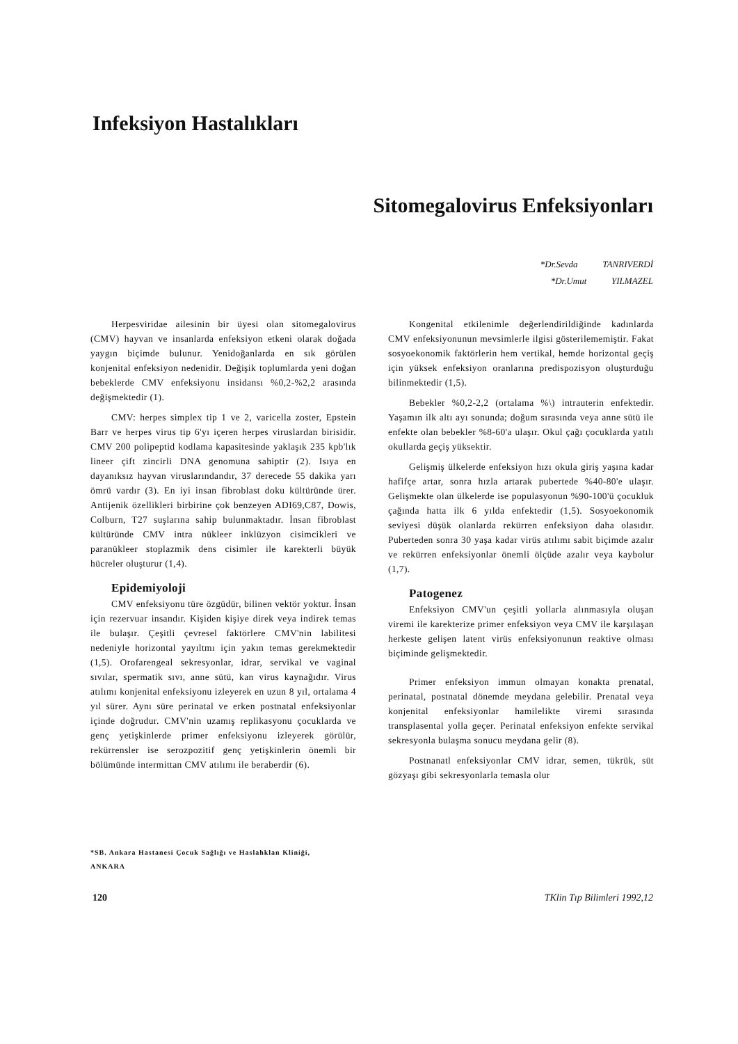Infeksiyon Hastalıkları
Sitomegalovirus Enfeksiyonları
*Dr.Sevda TANRIVERDİ
*Dr.Umut YILMAZEL
Herpesviridae ailesinin bir üyesi olan sitomegalovirus (CMV) hayvan ve insanlarda enfeksiyon etkeni olarak doğada yaygın biçimde bulunur. Yenidoğanlarda en sık görülen konjenital enfeksiyon nedenidir. Değişik toplumlarda yeni doğan bebeklerde CMV enfeksiyonu insidansı %0,2-%2,2 arasında değişmektedir (1).
CMV: herpes simplex tip 1 ve 2, varicella zoster, Epstein Barr ve herpes virus tip 6'yı içeren herpes viruslardan birisidir. CMV 200 polipeptid kodlama kapasitesinde yaklaşık 235 kpb'lık lineer çift zincirli DNA genomuna sahiptir (2). Isıya en dayanıksız hayvan viruslarındandır, 37 derecede 55 dakika yarı ömrü vardır (3). En iyi insan fibroblast doku kültüründe ürer. Antijenik özellikleri birbirine çok benzeyen ADI69,C87, Dowis, Colburn, T27 suşlarına sahip bulunmaktadır. İnsan fibroblast kültüründe CMV intra nükleer inklüzyon cisimcikleri ve paranükleer stoplazmik dens cisimler ile karekterli büyük hücreler oluşturur (1,4).
Epidemiyoloji
CMV enfeksiyonu türe özgüdür, bilinen vektör yoktur. İnsan için rezervuar insandır. Kişiden kişiye direk veya indirek temas ile bulaşır. Çeşitli çevresel faktörlere CMV'nin labilitesi nedeniyle horizontal yayıltmı için yakın temas gerekmektedir (1,5). Orofarengeal sekresyonlar, idrar, servikal ve vaginal sıvılar, spermatik sıvı, anne sütü, kan virus kaynağıdır. Virus atılımı konjenital enfeksiyonu izleyerek en uzun 8 yıl, ortalama 4 yıl sürer. Aynı süre perinatal ve erken postnatal enfeksiyonlar içinde doğrudur. CMV'nin uzamış replikasyonu çocuklarda ve genç yetişkinlerde primer enfeksiyonu izleyerek görülür, rekürrensler ise serozpozitif genç yetişkinlerin önemli bir bölümünde intermittan CMV atılımı ile beraberdir (6).
Kongenital etkilenimle değerlendirildiğinde kadınlarda CMV enfeksiyonunun mevsimlerle ilgisi gösterilememiştir. Fakat sosyoekonomik faktörlerin hem vertikal, hemde horizontal geçiş için yüksek enfeksiyon oranlarına predispozisyon oluşturduğu bilinmektedir (1,5).
Bebekler %0,2-2,2 (ortalama %\) intrauterin enfektedir. Yaşamın ilk altı ayı sonunda; doğum sırasında veya anne sütü ile enfekte olan bebekler %8-60'a ulaşır. Okul çağı çocuklarda yatılı okullarda geçiş yüksektir.
Gelişmiş ülkelerde enfeksiyon hızı okula giriş yaşına kadar hafifçe artar, sonra hızla artarak pubertede %40-80'e ulaşır. Gelişmekte olan ülkelerde ise populasyonun %90-100'ü çocukluk çağında hatta ilk 6 yılda enfektedir (1,5). Sosyoekonomik seviyesi düşük olanlarda rekürren enfeksiyon daha olasıdır. Puberteden sonra 30 yaşa kadar virüs atılımı sabit biçimde azalır ve rekürren enfeksiyonlar önemli ölçüde azalır veya kaybolur (1,7).
Patogenez
Enfeksiyon CMV'un çeşitli yollarla alınmasıyla oluşan viremi ile karekterize primer enfeksiyon veya CMV ile karşılaşan herkeste gelişen latent virüs enfeksiyonunun reaktive olması biçiminde gelişmektedir.
Primer enfeksiyon immun olmayan konakta prenatal, perinatal, postnatal dönemde meydana gelebilir. Prenatal veya konjenital enfeksiyonlar hamilelikte viremi sırasında transplasental yolla geçer. Perinatal enfeksiyon enfekte servikal sekresyonla bulaşma sonucu meydana gelir (8).
Postnanatl enfeksiyonlar CMV idrar, semen, tükrük, süt gözyaşı gibi sekresyonlarla temasla olur
*SB. Ankara Hastanesi Çocuk Sağlığı ve Haslahklan Kliniği,
ANKARA
120 TKlin Tıp Bilimleri 1992,12